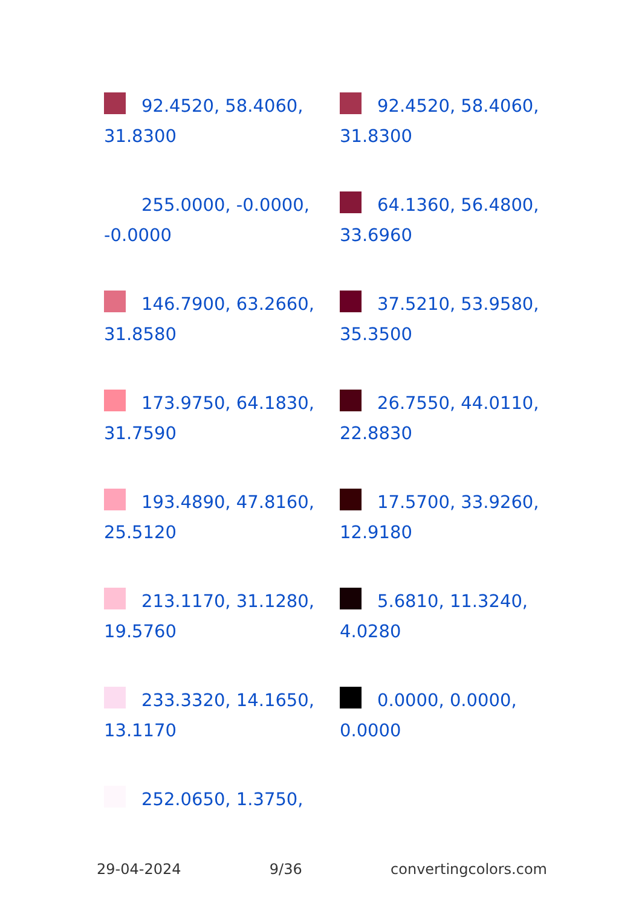92.4520, 58.4060, 31.8300
92.4520, 58.4060, 31.8300
255.0000, -0.0000, -0.0000
64.1360, 56.4800, 33.6960
146.7900, 63.2660, 31.8580
37.5210, 53.9580, 35.3500
173.9750, 64.1830, 31.7590
26.7550, 44.0110, 22.8830
193.4890, 47.8160, 25.5120
17.5700, 33.9260, 12.9180
213.1170, 31.1280, 19.5760
5.6810, 11.3240, 4.0280
233.3320, 14.1650, 13.1170
0.0000, 0.0000, 0.0000
252.0650, 1.3750,
29-04-2024 9/36 convertingcolors.com